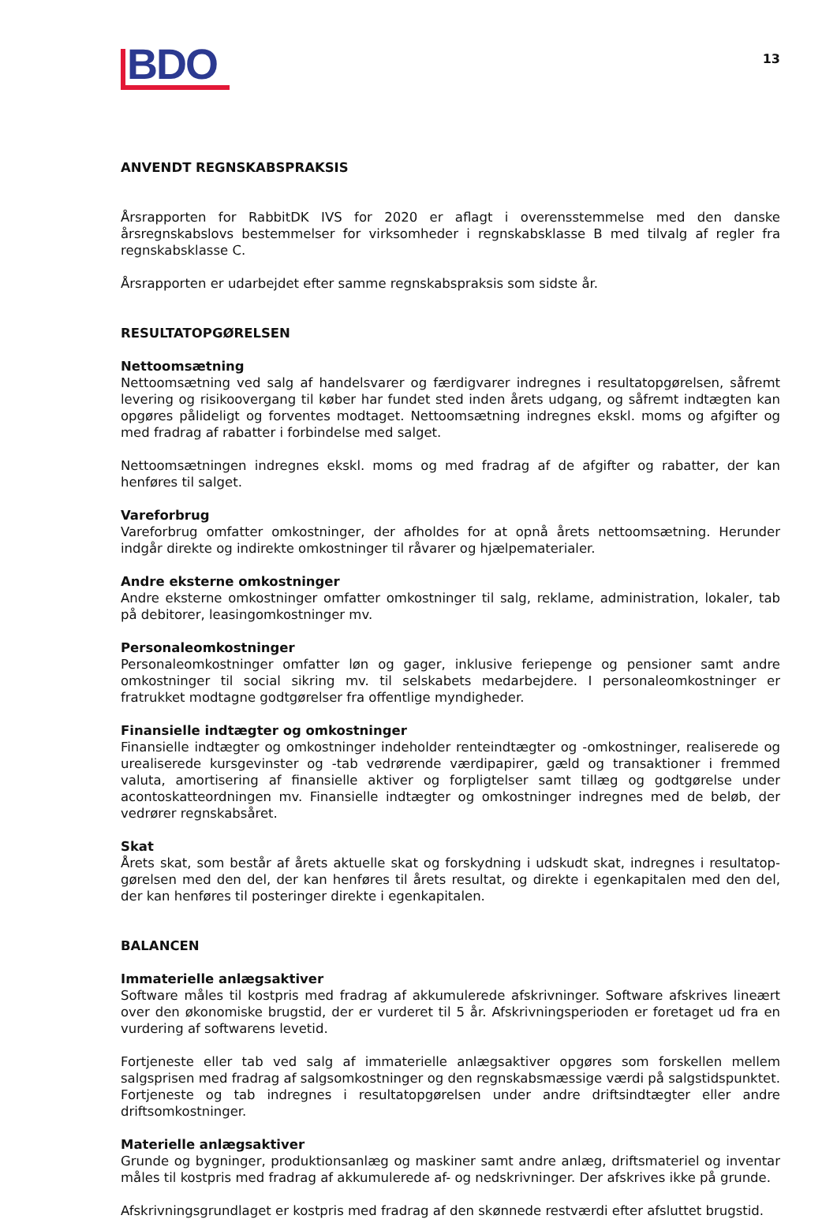BDO
13
ANVENDT REGNSKABSPRAKSIS
Årsrapporten for RabbitDK IVS for 2020 er aflagt i overensstemmelse med den danske årsregnskabslovs bestemmelser for virksomheder i regnskabsklasse B med tilvalg af regler fra regnskabsklasse C.
Årsrapporten er udarbejdet efter samme regnskabspraksis som sidste år.
RESULTATOPGØRELSEN
Nettoomsætning
Nettoomsætning ved salg af handelsvarer og færdigvarer indregnes i resultatopgørelsen, såfremt levering og risikoovergang til køber har fundet sted inden årets udgang, og såfremt indtægten kan opgøres pålideligt og forventes modtaget. Nettoomsætning indregnes ekskl. moms og afgifter og med fradrag af rabatter i forbindelse med salget.
Nettoomsætningen indregnes ekskl. moms og med fradrag af de afgifter og rabatter, der kan henføres til salget.
Vareforbrug
Vareforbrug omfatter omkostninger, der afholdes for at opnå årets nettoomsætning. Herunder indgår direkte og indirekte omkostninger til råvarer og hjælpematerialer.
Andre eksterne omkostninger
Andre eksterne omkostninger omfatter omkostninger til salg, reklame, administration, lokaler, tab på debitorer, leasingomkostninger mv.
Personaleomkostninger
Personaleomkostninger omfatter løn og gager, inklusive feriepenge og pensioner samt andre omkost­ninger til social sikring mv. til selskabets medarbejdere. I personaleomkostninger er fratrukket mod­tagne godtgørelser fra offentlige myndigheder.
Finansielle indtægter og omkostninger
Finansielle indtægter og omkostninger indeholder renteindtægter og -omkostninger, realiserede og urealiserede kursgevinster og -tab vedrørende værdipapirer, gæld og transaktioner i fremmed valuta, amortisering af finansielle aktiver og forpligtelser samt tillæg og godtgørelse under acontoskatteord­ningen mv. Finansielle indtægter og omkostninger indregnes med de beløb, der vedrører regnskabsåret.
Skat
Årets skat, som består af årets aktuelle skat og forskydning i udskudt skat, indregnes i resultatop­gørelsen med den del, der kan henføres til årets resultat, og direkte i egenkapitalen med den del, der kan henføres til posteringer direkte i egenkapitalen.
BALANCEN
Immaterielle anlægsaktiver
Software måles til kostpris med fradrag af akkumulerede afskrivninger. Software afskrives lineært over den økonomiske brugstid, der er vurderet til 5 år. Afskrivningsperioden er foretaget ud fra en vurdering af softwarens levetid.
Fortjeneste eller tab ved salg af immaterielle anlægsaktiver opgøres som forskellen mellem salgsprisen med fradrag af salgsomkostninger og den regnskabsmæssige værdi på salgstidspunktet. Fortjeneste og tab indregnes i resultatopgørelsen under andre driftsindtægter eller andre driftsomkostninger.
Materielle anlægsaktiver
Grunde og bygninger, produktionsanlæg og maskiner samt andre anlæg, driftsmateriel og inventar måles til kostpris med fradrag af akkumulerede af- og nedskrivninger. Der afskrives ikke på grunde.
Afskrivningsgrundlaget er kostpris med fradrag af den skønnede restværdi efter afsluttet brugstid.